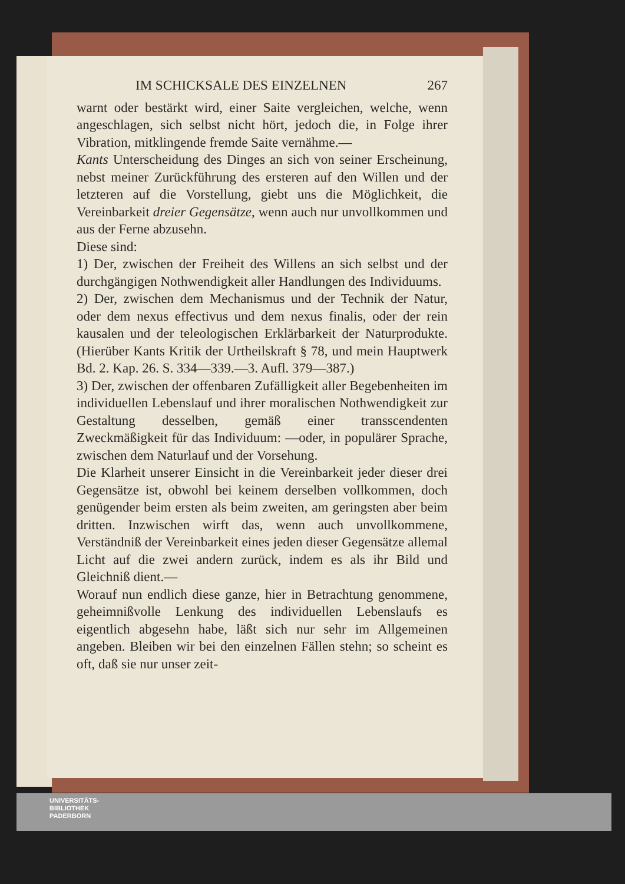IM SCHICKSALE DES EINZELNEN 267
warnt oder bestärkt wird, einer Saite vergleichen, welche, wenn angeschlagen, sich selbst nicht hört, jedoch die, in Folge ihrer Vibration, mitklingende fremde Saite vernähme.—
Kants Unterscheidung des Dinges an sich von seiner Erscheinung, nebst meiner Zurückführung des ersteren auf den Willen und der letzteren auf die Vorstellung, giebt uns die Möglichkeit, die Vereinbarkeit dreier Gegensätze, wenn auch nur unvollkommen und aus der Ferne abzusehn.
Diese sind:
1) Der, zwischen der Freiheit des Willens an sich selbst und der durchgängigen Nothwendigkeit aller Handlungen des Individuums.
2) Der, zwischen dem Mechanismus und der Technik der Natur, oder dem nexus effectivus und dem nexus finalis, oder der rein kausalen und der teleologischen Erklärbarkeit der Naturprodukte. (Hierüber Kants Kritik der Urtheilskraft § 78, und mein Hauptwerk Bd. 2. Kap. 26. S. 334—339.—3. Aufl. 379—387.)
3) Der, zwischen der offenbaren Zufälligkeit aller Begebenheiten im individuellen Lebenslauf und ihrer moralischen Nothwendigkeit zur Gestaltung desselben, gemäß einer transscendenten Zweckmäßigkeit für das Individuum: —oder, in populärer Sprache, zwischen dem Naturlauf und der Vorsehung.
Die Klarheit unserer Einsicht in die Vereinbarkeit jeder dieser drei Gegensätze ist, obwohl bei keinem derselben vollkommen, doch genügender beim ersten als beim zweiten, am geringsten aber beim dritten. Inzwischen wirft das, wenn auch unvollkommene, Verständniß der Vereinbarkeit eines jeden dieser Gegensätze allemal Licht auf die zwei andern zurück, indem es als ihr Bild und Gleichniß dient.—
Worauf nun endlich diese ganze, hier in Betrachtung genommene, geheimnißvolle Lenkung des individuellen Lebenslaufs es eigentlich abgesehn habe, läßt sich nur sehr im Allgemeinen angeben. Bleiben wir bei den einzelnen Fällen stehn; so scheint es oft, daß sie nur unser zeit-
UNIVERSITÄTS-
BIBLIOTHEK
PADERBORN